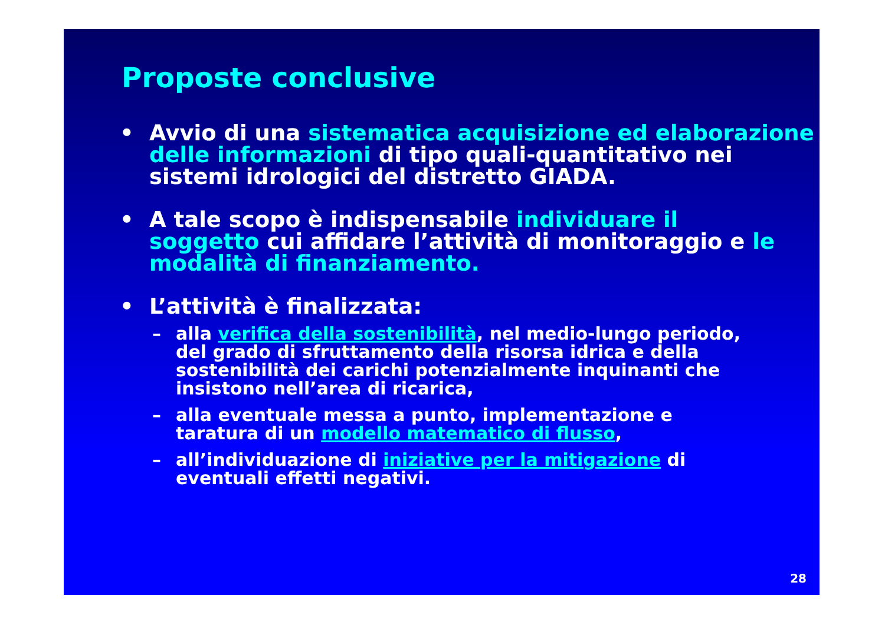Proposte conclusive
• Avvio di una sistematica acquisizione ed elaborazione delle informazioni di tipo quali-quantitativo nei sistemi idrologici del distretto GIADA.
• A tale scopo è indispensabile individuare il soggetto cui affidare l’attività di monitoraggio e le modalità di finanziamento.
• L’attività è finalizzata:
– alla verifica della sostenibilità, nel medio-lungo periodo, del grado di sfruttamento della risorsa idrica e della sostenibilità dei carichi potenzialmente inquinanti che insistono nell’area di ricarica,
– alla eventuale messa a punto, implementazione e taratura di un modello matematico di flusso,
– all’individuazione di iniziative per la mitigazione di eventuali effetti negativi.
28